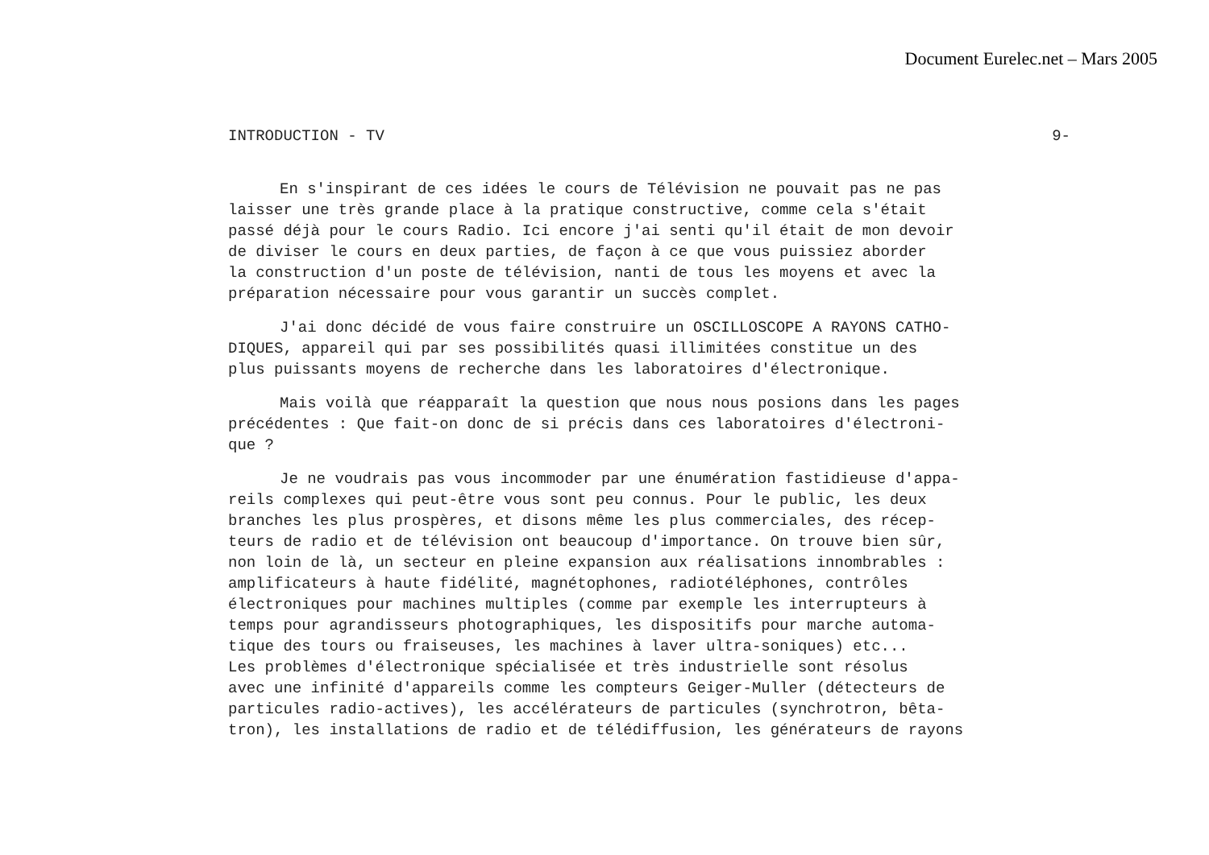Document Eurelec.net – Mars 2005
INTRODUCTION - TV 9-
En s'inspirant de ces idées le cours de Télévision ne pouvait pas ne pas laisser une très grande place à la pratique constructive, comme cela s'était passé déjà pour le cours Radio. Ici encore j'ai senti qu'il était de mon devoir de diviser le cours en deux parties, de façon à ce que vous puissiez aborder la construction d'un poste de télévision, nanti de tous les moyens et avec la préparation nécessaire pour vous garantir un succès complet.
J'ai donc décidé de vous faire construire un OSCILLOSCOPE A RAYONS CATHO- DIQUES, appareil qui par ses possibilités quasi illimitées constitue un des plus puissants moyens de recherche dans les laboratoires d'électronique.
Mais voilà que réapparaît la question que nous nous posions dans les pages précédentes : Que fait-on donc de si précis dans ces laboratoires d'électroni- que ?
Je ne voudrais pas vous incommoder par une énumération fastidieuse d'appa- reils complexes qui peut-être vous sont peu connus. Pour le public, les deux branches les plus prospères, et disons même les plus commerciales, des récep- teurs de radio et de télévision ont beaucoup d'importance. On trouve bien sûr, non loin de là, un secteur en pleine expansion aux réalisations innombrables : amplificateurs à haute fidélité, magnétophones, radiotéléphones, contrôles électroniques pour machines multiples (comme par exemple les interrupteurs à temps pour agrandisseurs photographiques, les dispositifs pour marche automa- tique des tours ou fraiseuses, les machines à laver ultra-soniques) etc... Les problèmes d'électronique spécialisée et très industrielle sont résolus avec une infinité d'appareils comme les compteurs Geiger-Muller (détecteurs de particules radio-actives), les accélérateurs de particules (synchrotron, bêta- tron), les installations de radio et de télédiffusion, les générateurs de rayons